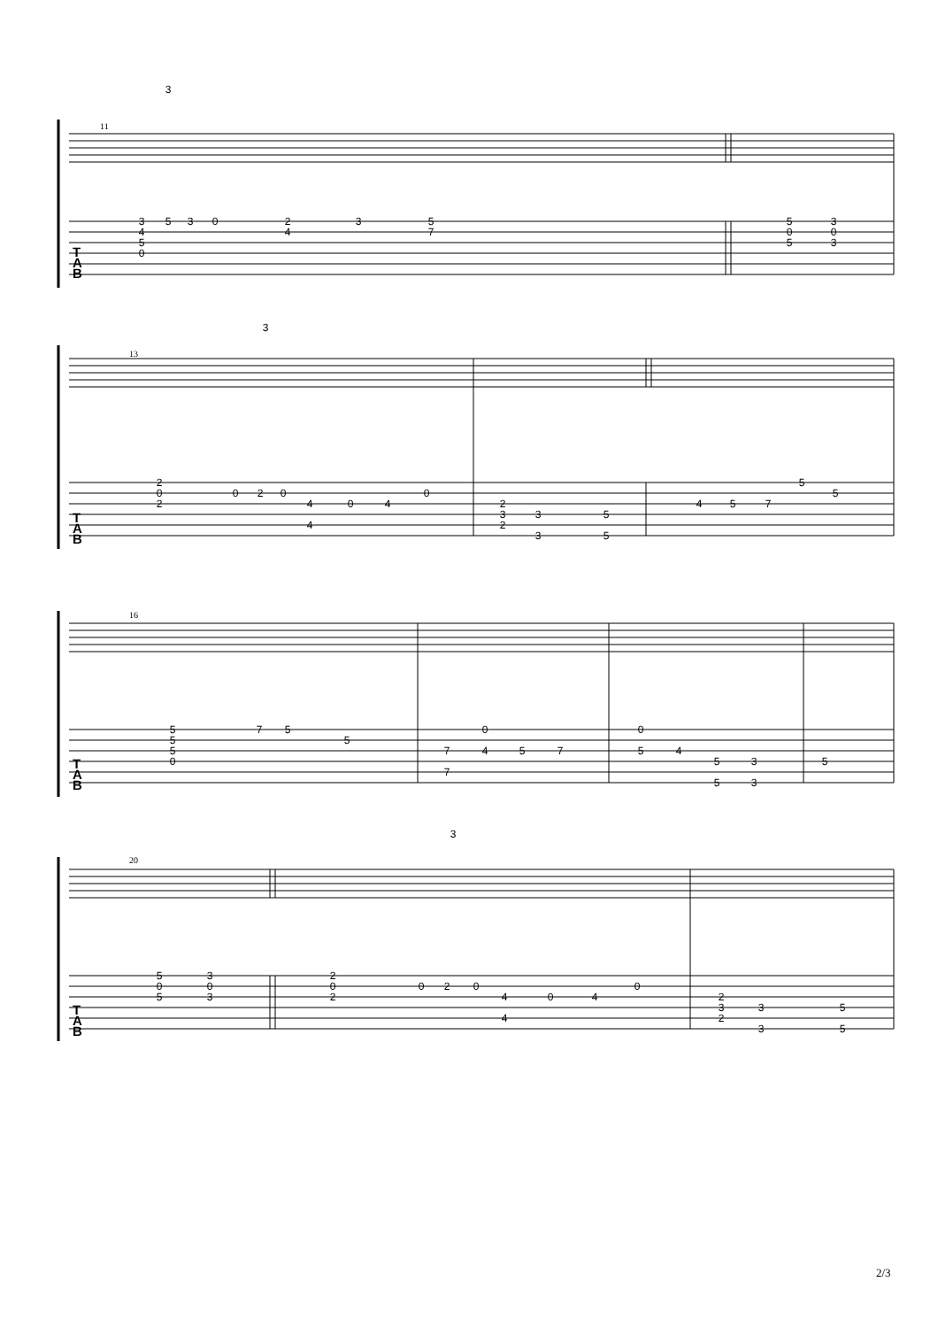3
3
5
3
0
2
3
5
5
3
4
4
7
0
0
5
5
3
0
3
2
0
2
0
2
0
4
4
0
4
0
2
3
2
3
3
5
5
4
5
7
5
5
5
5
5
0
7
5
5
7
7
0
4
5
7
0
5
4
5
5
3
3
5
3
5
0
5
3
0
3
2
0
2
0
2
0
4
4
0
4
0
2
3
2
3
3
5
5
11
13
16
20
T
A
B
T
A
B
T
A
B
T
A
B
2/3